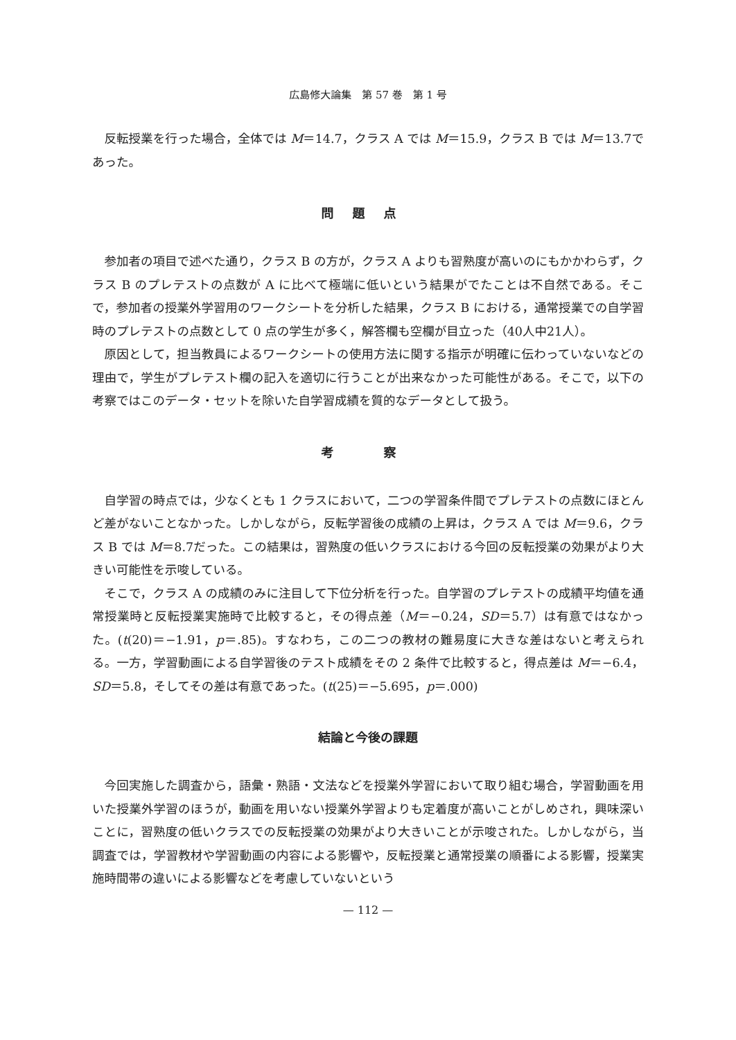広島修大論集　第 57 巻　第 1 号
反転授業を行った場合，全体では M＝14.7，クラス A では M＝15.9，クラス B では M＝13.7であった。
問題点
参加者の項目で述べた通り，クラス B の方が，クラス A よりも習熟度が高いのにもかかわらず，クラス B のプレテストの点数が A に比べて極端に低いという結果がでたことは不自然である。そこで，参加者の授業外学習用のワークシートを分析した結果，クラス B における，通常授業での自学習時のプレテストの点数として 0 点の学生が多く，解答欄も空欄が目立った（40人中21人）。
原因として，担当教員によるワークシートの使用方法に関する指示が明確に伝わっていないなどの理由で，学生がプレテスト欄の記入を適切に行うことが出来なかった可能性がある。そこで，以下の考察ではこのデータ・セットを除いた自学習成績を質的なデータとして扱う。
考　察
自学習の時点では，少なくとも 1 クラスにおいて，二つの学習条件間でプレテストの点数にほとんど差がないことなかった。しかしながら，反転学習後の成績の上昇は，クラス A では M＝9.6，クラス B では M＝8.7だった。この結果は，習熟度の低いクラスにおける今回の反転授業の効果がより大きい可能性を示唆している。
そこで，クラス A の成績のみに注目して下位分析を行った。自学習のプレテストの成績平均値を通常授業時と反転授業実施時で比較すると，その得点差（M＝−0.24，SD＝5.7）は有意ではなかった。(t(20)＝−1.91，p＝.85)。すなわち，この二つの教材の難易度に大きな差はないと考えられる。一方，学習動画による自学習後のテスト成績をその 2 条件で比較すると，得点差は M＝−6.4，SD＝5.8，そしてその差は有意であった。(t(25)＝−5.695，p＝.000)
結論と今後の課題
今回実施した調査から，語彙・熟語・文法などを授業外学習において取り組む場合，学習動画を用いた授業外学習のほうが，動画を用いない授業外学習よりも定着度が高いことがしめされ，興味深いことに，習熟度の低いクラスでの反転授業の効果がより大きいことが示唆された。しかしながら，当調査では，学習教材や学習動画の内容による影響や，反転授業と通常授業の順番による影響，授業実施時間帯の違いによる影響などを考慮していないという
— 112 —